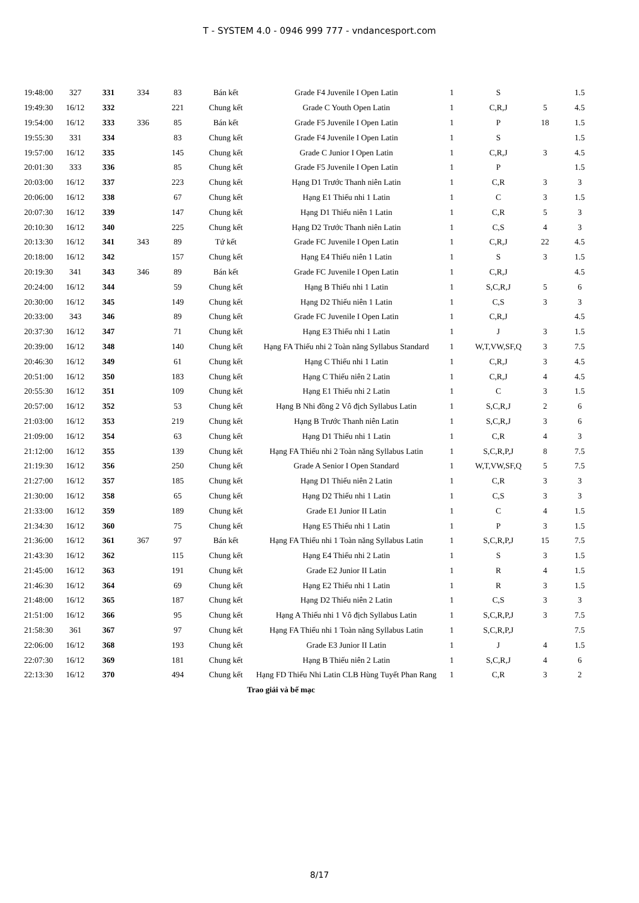T - SYSTEM 4.0 - 0946 999 777 - vndancesport.com
| 19:48:00 | 327 | 331 | 334 | 83 | Bán kết | Grade F4 Juvenile I Open Latin | 1 | S | | 1.5 |
| 19:49:30 | 16/12 | 332 | | 221 | Chung kết | Grade C Youth Open Latin | 1 | C,R,J | 5 | 4.5 |
| 19:54:00 | 16/12 | 333 | 336 | 85 | Bán kết | Grade F5 Juvenile I Open Latin | 1 | P | 18 | 1.5 |
| 19:55:30 | 331 | 334 | | 83 | Chung kết | Grade F4 Juvenile I Open Latin | 1 | S | | 1.5 |
| 19:57:00 | 16/12 | 335 | | 145 | Chung kết | Grade C Junior I Open Latin | 1 | C,R,J | 3 | 4.5 |
| 20:01:30 | 333 | 336 | | 85 | Chung kết | Grade F5 Juvenile I Open Latin | 1 | P | | 1.5 |
| 20:03:00 | 16/12 | 337 | | 223 | Chung kết | Hạng D1 Trước Thanh niên Latin | 1 | C,R | 3 | 3 |
| 20:06:00 | 16/12 | 338 | | 67 | Chung kết | Hạng E1 Thiếu nhi 1 Latin | 1 | C | 3 | 1.5 |
| 20:07:30 | 16/12 | 339 | | 147 | Chung kết | Hạng D1 Thiếu niên 1 Latin | 1 | C,R | 5 | 3 |
| 20:10:30 | 16/12 | 340 | | 225 | Chung kết | Hạng D2 Trước Thanh niên Latin | 1 | C,S | 4 | 3 |
| 20:13:30 | 16/12 | 341 | 343 | 89 | Tứ kết | Grade FC Juvenile I Open Latin | 1 | C,R,J | 22 | 4.5 |
| 20:18:00 | 16/12 | 342 | | 157 | Chung kết | Hạng E4 Thiếu niên 1 Latin | 1 | S | 3 | 1.5 |
| 20:19:30 | 341 | 343 | 346 | 89 | Bán kết | Grade FC Juvenile I Open Latin | 1 | C,R,J | | 4.5 |
| 20:24:00 | 16/12 | 344 | | 59 | Chung kết | Hạng B Thiếu nhi 1 Latin | 1 | S,C,R,J | 5 | 6 |
| 20:30:00 | 16/12 | 345 | | 149 | Chung kết | Hạng D2 Thiếu niên 1 Latin | 1 | C,S | 3 | 3 |
| 20:33:00 | 343 | 346 | | 89 | Chung kết | Grade FC Juvenile I Open Latin | 1 | C,R,J | | 4.5 |
| 20:37:30 | 16/12 | 347 | | 71 | Chung kết | Hạng E3 Thiếu nhi 1 Latin | 1 | J | 3 | 1.5 |
| 20:39:00 | 16/12 | 348 | | 140 | Chung kết | Hạng FA Thiếu nhi 2 Toàn năng Syllabus Standard | 1 | W,T,VW,SF,Q | 3 | 7.5 |
| 20:46:30 | 16/12 | 349 | | 61 | Chung kết | Hạng C Thiếu nhi 1 Latin | 1 | C,R,J | 3 | 4.5 |
| 20:51:00 | 16/12 | 350 | | 183 | Chung kết | Hạng C Thiếu niên 2 Latin | 1 | C,R,J | 4 | 4.5 |
| 20:55:30 | 16/12 | 351 | | 109 | Chung kết | Hạng E1 Thiếu nhi 2 Latin | 1 | C | 3 | 1.5 |
| 20:57:00 | 16/12 | 352 | | 53 | Chung kết | Hạng B Nhi đồng 2 Vô địch Syllabus Latin | 1 | S,C,R,J | 2 | 6 |
| 21:03:00 | 16/12 | 353 | | 219 | Chung kết | Hạng B Trước Thanh niên Latin | 1 | S,C,R,J | 3 | 6 |
| 21:09:00 | 16/12 | 354 | | 63 | Chung kết | Hạng D1 Thiếu nhi 1 Latin | 1 | C,R | 4 | 3 |
| 21:12:00 | 16/12 | 355 | | 139 | Chung kết | Hạng FA Thiếu nhi 2 Toàn năng Syllabus Latin | 1 | S,C,R,P,J | 8 | 7.5 |
| 21:19:30 | 16/12 | 356 | | 250 | Chung kết | Grade A Senior I Open Standard | 1 | W,T,VW,SF,Q | 5 | 7.5 |
| 21:27:00 | 16/12 | 357 | | 185 | Chung kết | Hạng D1 Thiếu niên 2 Latin | 1 | C,R | 3 | 3 |
| 21:30:00 | 16/12 | 358 | | 65 | Chung kết | Hạng D2 Thiếu nhi 1 Latin | 1 | C,S | 3 | 3 |
| 21:33:00 | 16/12 | 359 | | 189 | Chung kết | Grade E1 Junior II Latin | 1 | C | 4 | 1.5 |
| 21:34:30 | 16/12 | 360 | | 75 | Chung kết | Hạng E5 Thiếu nhi 1 Latin | 1 | P | 3 | 1.5 |
| 21:36:00 | 16/12 | 361 | 367 | 97 | Bán kết | Hạng FA Thiếu nhi 1 Toàn năng Syllabus Latin | 1 | S,C,R,P,J | 15 | 7.5 |
| 21:43:30 | 16/12 | 362 | | 115 | Chung kết | Hạng E4 Thiếu nhi 2 Latin | 1 | S | 3 | 1.5 |
| 21:45:00 | 16/12 | 363 | | 191 | Chung kết | Grade E2 Junior II Latin | 1 | R | 4 | 1.5 |
| 21:46:30 | 16/12 | 364 | | 69 | Chung kết | Hạng E2 Thiếu nhi 1 Latin | 1 | R | 3 | 1.5 |
| 21:48:00 | 16/12 | 365 | | 187 | Chung kết | Hạng D2 Thiếu niên 2 Latin | 1 | C,S | 3 | 3 |
| 21:51:00 | 16/12 | 366 | | 95 | Chung kết | Hạng A Thiếu nhi 1 Vô địch Syllabus Latin | 1 | S,C,R,P,J | 3 | 7.5 |
| 21:58:30 | 361 | 367 | | 97 | Chung kết | Hạng FA Thiếu nhi 1 Toàn năng Syllabus Latin | 1 | S,C,R,P,J | | 7.5 |
| 22:06:00 | 16/12 | 368 | | 193 | Chung kết | Grade E3 Junior II Latin | 1 | J | 4 | 1.5 |
| 22:07:30 | 16/12 | 369 | | 181 | Chung kết | Hạng B Thiếu niên 2 Latin | 1 | S,C,R,J | 4 | 6 |
| 22:13:30 | 16/12 | 370 | | 494 | Chung kết | Hạng FD Thiếu Nhi Latin CLB Hùng Tuyết Phan Rang | 1 | C,R | 3 | 2 |
| Trao giải và bế mạc | | | | | | | | | | |
8/17